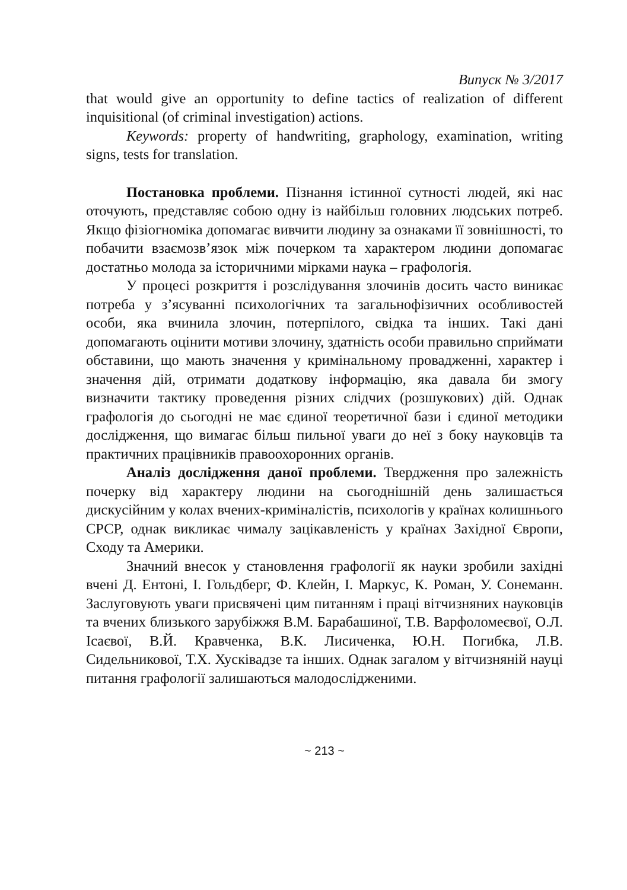Випуск № 3/2017
that would give an opportunity to define tactics of realization of different inquisitional (of criminal investigation) actions.
Keywords: property of handwriting, graphology, examination, writing signs, tests for translation.
Постановка проблеми. Пізнання істинної сутності людей, які нас оточують, представляє собою одну із найбільш головних людських потреб. Якщо фізіогноміка допомагає вивчити людину за ознаками її зовнішності, то побачити взаємозв’язок між почерком та характером людини допомагає достатньо молода за історичними мірками наука – графологія.
У процесі розкриття і розслідування злочинів досить часто виникає потреба у з’ясуванні психологічних та загальнофізичних особливостей особи, яка вчинила злочин, потерпілого, свідка та інших. Такі дані допомагають оцінити мотиви злочину, здатність особи правильно сприймати обставини, що мають значення у кримінальному провадженні, характер і значення дій, отримати додаткову інформацію, яка давала би змогу визначити тактику проведення різних слідчих (розшукових) дій. Однак графологія до сьогодні не має єдиної теоретичної бази і єдиної методики дослідження, що вимагає більш пильної уваги до неї з боку науковців та практичних працівників правоохоронних органів.
Аналіз дослідження даної проблеми. Твердження про залежність почерку від характеру людини на сьогоднішній день залишається дискусійним у колах вчених-криміналістів, психологів у країнах колишнього СРСР, однак викликає чималу зацікавленість у країнах Західної Європи, Сходу та Америки.
Значний внесок у становлення графології як науки зробили західні вчені Д. Ентоні, І. Гольдберг, Ф. Клейн, І. Маркус, К. Роман, У. Сонеманн. Заслуговують уваги присвячені цим питанням і праці вітчизняних науковців та вчених близького зарубіжжя В.М. Барабашиної, Т.В. Варфоломеєвої, О.Л. Ісаєвої, В.Й. Кравченка, В.К. Лисиченка, Ю.Н. Погибка, Л.В. Сидельникової, Т.Х. Хусківадзе та інших. Однак загалом у вітчизняній науці питання графології залишаються малодослідженими.
~ 213 ~